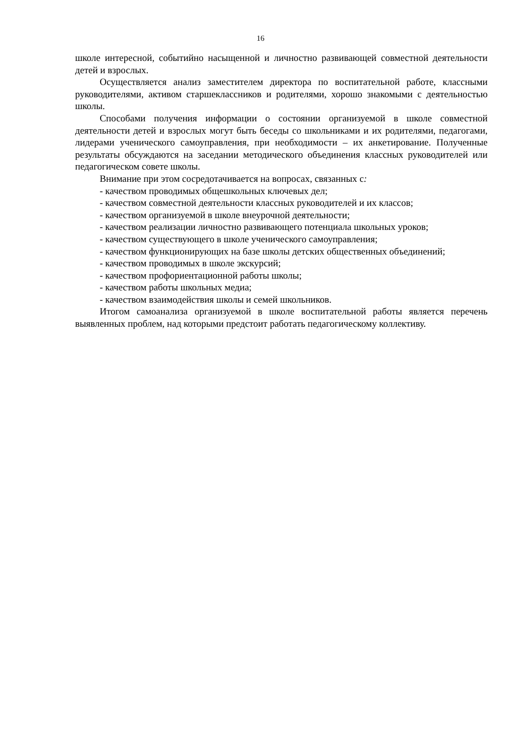16
школе интересной, событийно насыщенной и личностно развивающей совместной деятельности детей и взрослых.
Осуществляется анализ заместителем директора по воспитательной работе, классными руководителями, активом старшеклассников и родителями, хорошо знакомыми с деятельностью школы.
Способами получения информации о состоянии организуемой в школе совместной деятельности детей и взрослых могут быть беседы со школьниками и их родителями, педагогами, лидерами ученического самоуправления, при необходимости – их анкетирование. Полученные результаты обсуждаются на заседании методического объединения классных руководителей или педагогическом совете школы.
Внимание при этом сосредотачивается на вопросах, связанных с:
- качеством проводимых общешкольных ключевых дел;
- качеством совместной деятельности классных руководителей и их классов;
- качеством организуемой в школе внеурочной деятельности;
- качеством реализации личностно развивающего потенциала школьных уроков;
- качеством существующего в школе ученического самоуправления;
- качеством функционирующих на базе школы детских общественных объединений;
- качеством проводимых в школе экскурсий;
- качеством профориентационной работы школы;
- качеством работы школьных медиа;
- качеством взаимодействия школы и семей школьников.
Итогом самоанализа организуемой в школе воспитательной работы является перечень выявленных проблем, над которыми предстоит работать педагогическому коллективу.